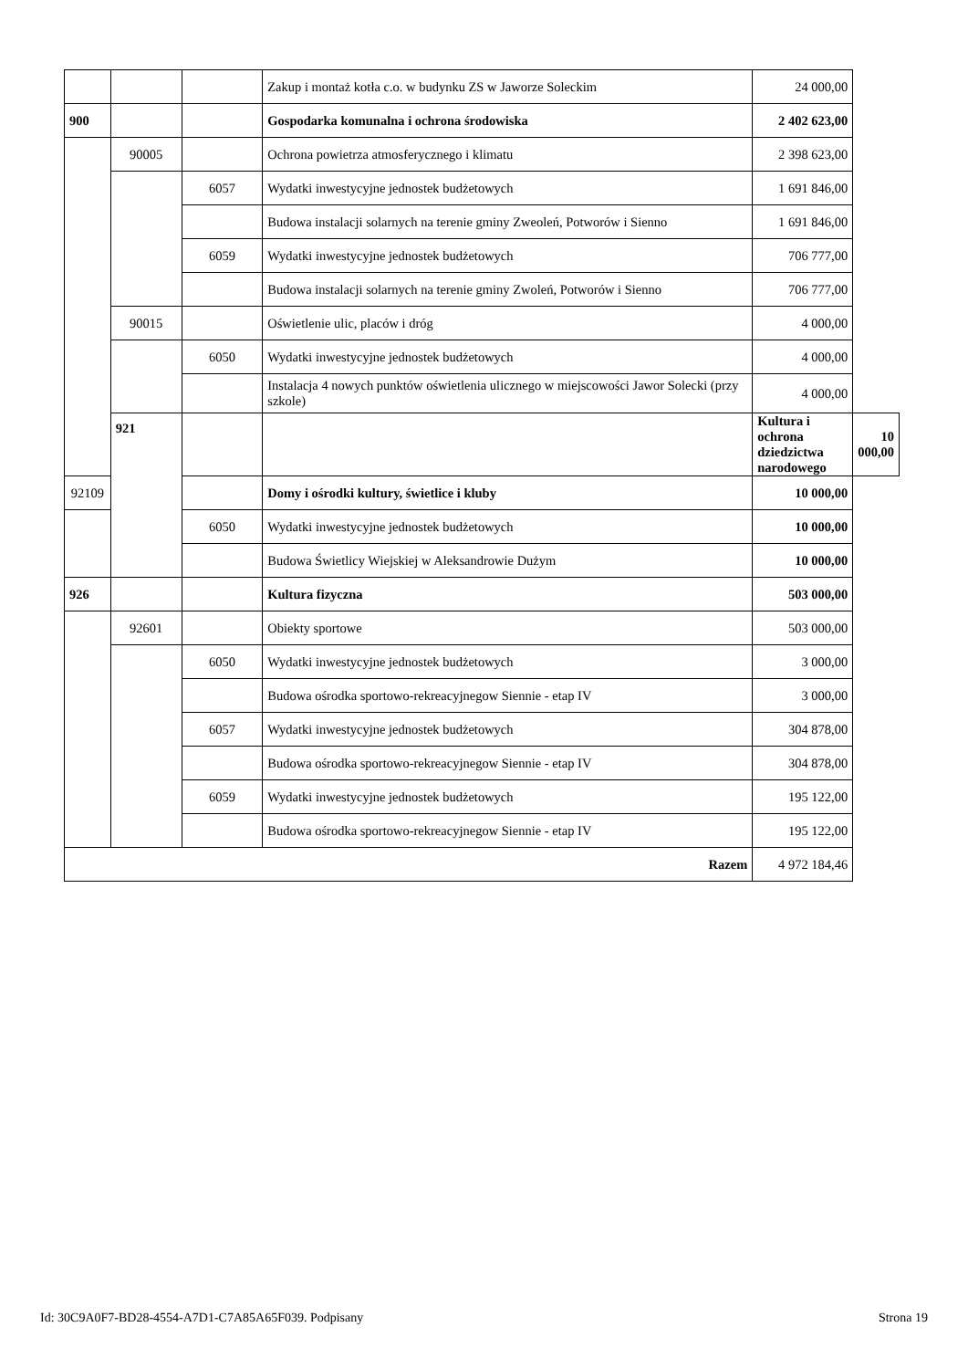| | | | Zakup i montaż kotła c.o. w budynku ZS w Jaworze Soleckim | 24 000,00 | |
| 900 | | | Gospodarka komunalna i ochrona środowiska | 2 402 623,00 | |
| | 90005 | | Ochrona powietrza atmosferycznego i klimatu | 2 398 623,00 | |
| | | 6057 | Wydatki inwestycyjne jednostek budżetowych | 1 691 846,00 | |
| | | | Budowa instalacji solarnych na terenie gminy Zweoleń, Potworów i Sienno | 1 691 846,00 | |
| | | 6059 | Wydatki inwestycyjne jednostek budżetowych | 706 777,00 | |
| | | | Budowa instalacji solarnych na terenie gminy Zwoleń, Potworów i Sienno | 706 777,00 | |
| | 90015 | | Oświetlenie ulic, placów i dróg | 4 000,00 | |
| | | 6050 | Wydatki inwestycyjne jednostek budżetowych | 4 000,00 | |
| | | | Instalacja 4 nowych punktów oświetlenia ulicznego w miejscowości Jawor Solecki (przy szkole) | 4 000,00 | |
| | 921 | | | Kultura i ochrona dziedzictwa narodowego | 10 000,00 |
| 92109 | | | Domy i ośrodki kultury, świetlice i kluby | 10 000,00 | |
| | | 6050 | Wydatki inwestycyjne jednostek budżetowych | 10 000,00 | |
| | | | Budowa Świetlicy Wiejskiej w Aleksandrowie Dużym | 10 000,00 | |
| 926 | | | Kultura fizyczna | 503 000,00 | |
| | 92601 | | Obiekty sportowe | 503 000,00 | |
| | | 6050 | Wydatki inwestycyjne jednostek budżetowych | 3 000,00 | |
| | | | Budowa ośrodka sportowo-rekreacyjnegow Siennie - etap IV | 3 000,00 | |
| | | 6057 | Wydatki inwestycyjne jednostek budżetowych | 304 878,00 | |
| | | | Budowa ośrodka sportowo-rekreacyjnegow Siennie - etap IV | 304 878,00 | |
| | | 6059 | Wydatki inwestycyjne jednostek budżetowych | 195 122,00 | |
| | | | Budowa ośrodka sportowo-rekreacyjnegow Siennie - etap IV | 195 122,00 | |
| Razem | | | | 4 972 184,46 | |
Id: 30C9A0F7-BD28-4554-A7D1-C7A85A65F039. Podpisany Strona 19